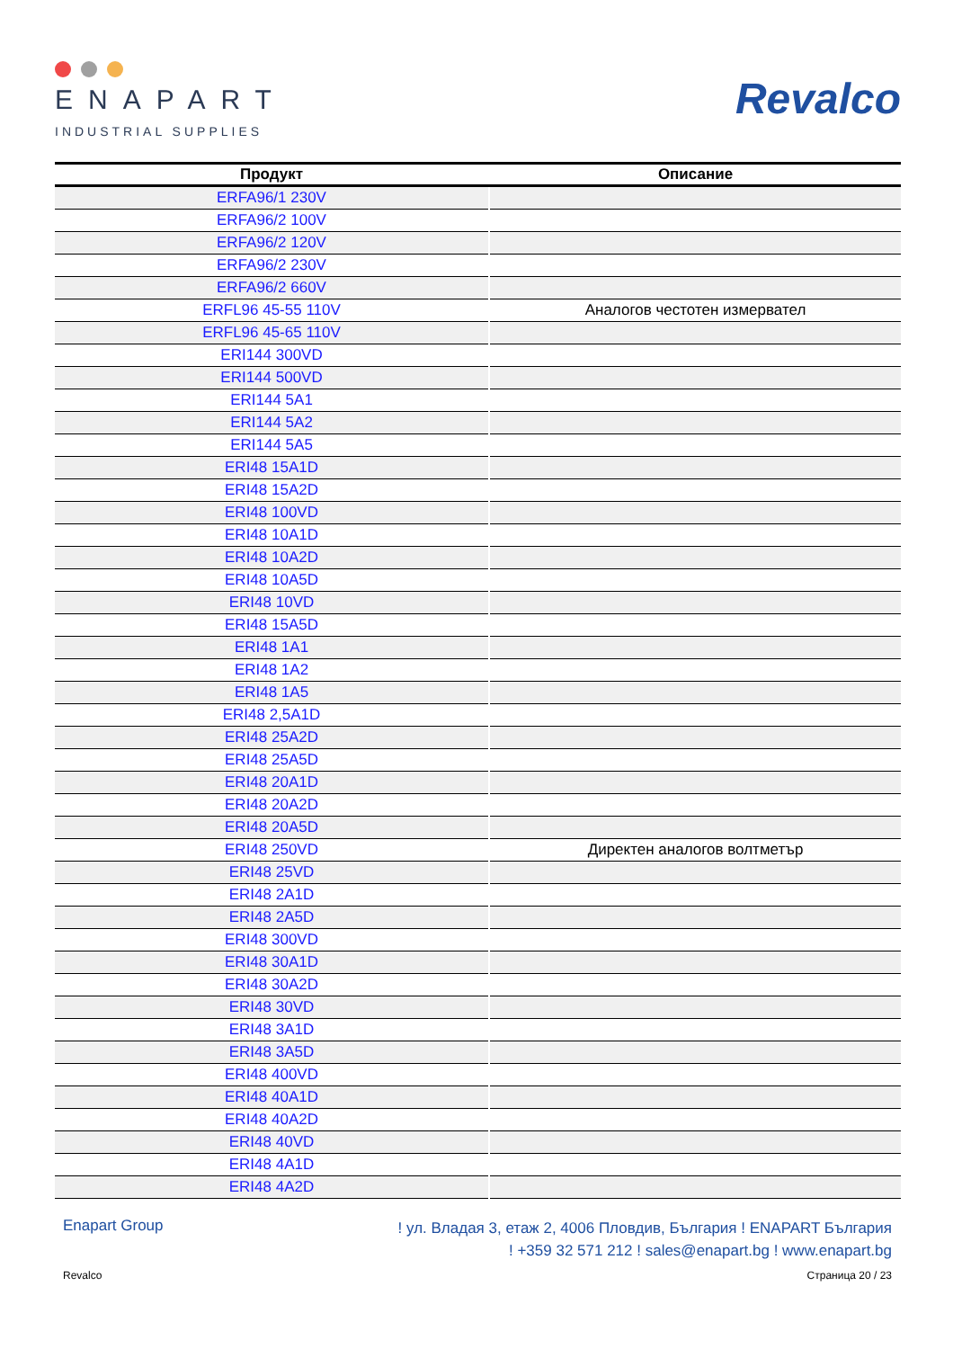ENAPART
INDUSTRIAL SUPPLIES
Revalco
| Продукт | Описание |
| --- | --- |
| ERFA96/1 230V | |
| ERFA96/2 100V | |
| ERFA96/2 120V | |
| ERFA96/2 230V | |
| ERFA96/2 660V | |
| ERFL96 45-55 110V | Аналогов честотен измервател |
| ERFL96 45-65 110V | |
| ERI144 300VD | |
| ERI144 500VD | |
| ERI144 5A1 | |
| ERI144 5A2 | |
| ERI144 5A5 | |
| ERI48 15A1D | |
| ERI48 15A2D | |
| ERI48 100VD | |
| ERI48 10A1D | |
| ERI48 10A2D | |
| ERI48 10A5D | |
| ERI48 10VD | |
| ERI48 15A5D | |
| ERI48 1A1 | |
| ERI48 1A2 | |
| ERI48 1A5 | |
| ERI48 2,5A1D | |
| ERI48 25A2D | |
| ERI48 25A5D | |
| ERI48 20A1D | |
| ERI48 20A2D | |
| ERI48 20A5D | |
| ERI48 250VD | Директен аналогов волтметър |
| ERI48 25VD | |
| ERI48 2A1D | |
| ERI48 2A5D | |
| ERI48 300VD | |
| ERI48 30A1D | |
| ERI48 30A2D | |
| ERI48 30VD | |
| ERI48 3A1D | |
| ERI48 3A5D | |
| ERI48 400VD | |
| ERI48 40A1D | |
| ERI48 40A2D | |
| ERI48 40VD | |
| ERI48 4A1D | |
| ERI48 4A2D | |
Enapart Group
! ул. Владая 3, етаж 2, 4006 Пловдив, България ! ENAPART България
! +359 32 571 212 ! sales@enapart.bg ! www.enapart.bg
Revalco Страница 20 / 23